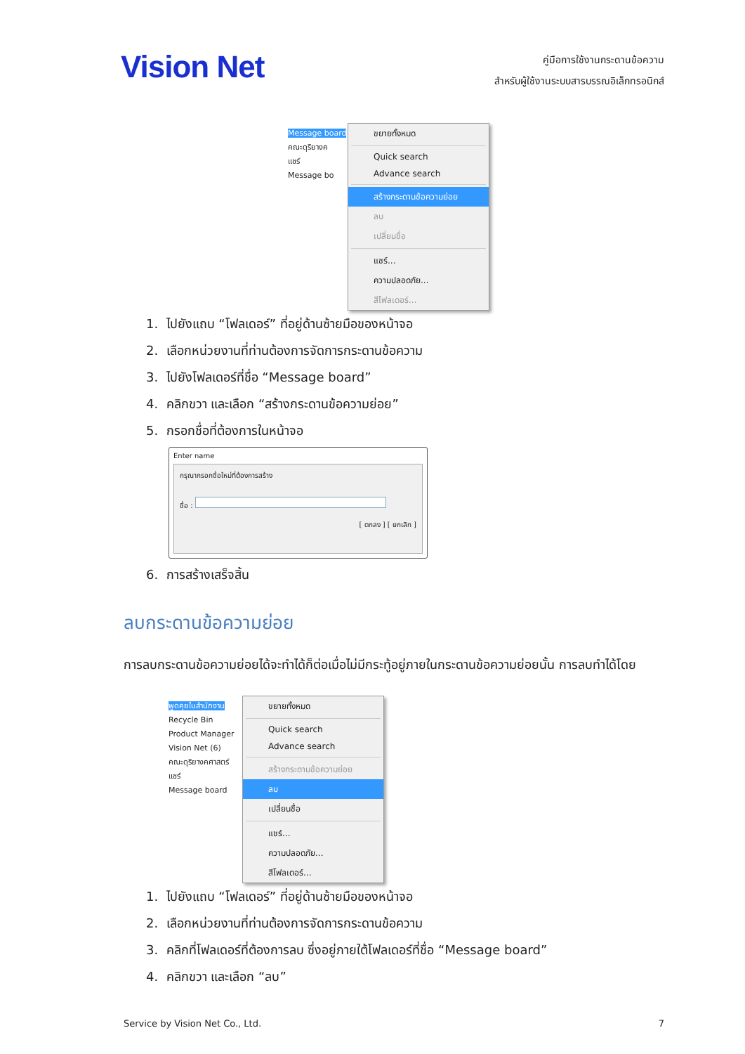Vision Net
คู่มือการใช้งานกระดานข้อความ
สำหรับผู้ใช้งานระบบสารบรรณอิเล็กทรอนิกส์
Message board
คณะดุริยางค
แชร์
Message bo
ขยายทั้งหมด
Quick search
Advance search
สร้างกระดานข้อความย่อย
ลบ
เปลี่ยนชื่อ
แชร์...
ความปลอดภัย...
สีโฟลเดอร์...
1. ไปยังแถบ “โฟลเดอร์” ที่อยู่ด้านซ้ายมือของหน้าจอ
2. เลือกหน่วยงานที่ท่านต้องการจัดการกระดานข้อความ
3. ไปยังโฟลเดอร์ที่ชื่อ “Message board”
4. คลิกขวา และเลือก “สร้างกระดานข้อความย่อย”
5. กรอกชื่อที่ต้องการในหน้าจอ
Enter name
กรุณากรอกชื่อใหม่ที่ต้องการสร้าง
ชื่อ :
[ ตกลง ] [ ยกเลิก ]
6. การสร้างเสร็จสิ้น
ลบกระดานข้อความย่อย
การลบกระดานข้อความย่อยได้จะทำได้ก็ต่อเมื่อไม่มีกระทู้อยู่ภายในกระดานข้อความย่อยนั้น การลบทำได้โดย
พูดคุยในสำนักงาน
Recycle Bin
Product Manager
Vision Net (6)
คณะดุริยางคศาสตร์
แชร์
Message board
ขยายทั้งหมด
Quick search
Advance search
สร้างกระดานข้อความย่อย
ลบ
เปลี่ยนชื่อ
แชร์...
ความปลอดภัย...
สีโฟลเดอร์...
1. ไปยังแถบ “โฟลเดอร์” ที่อยู่ด้านซ้ายมือของหน้าจอ
2. เลือกหน่วยงานที่ท่านต้องการจัดการกระดานข้อความ
3. คลิกที่โฟลเดอร์ที่ต้องการลบ ซึ่งอยู่ภายใต้โฟลเดอร์ที่ชื่อ “Message board”
4. คลิกขวา และเลือก “ลบ”
Service by Vision Net Co., Ltd. 7